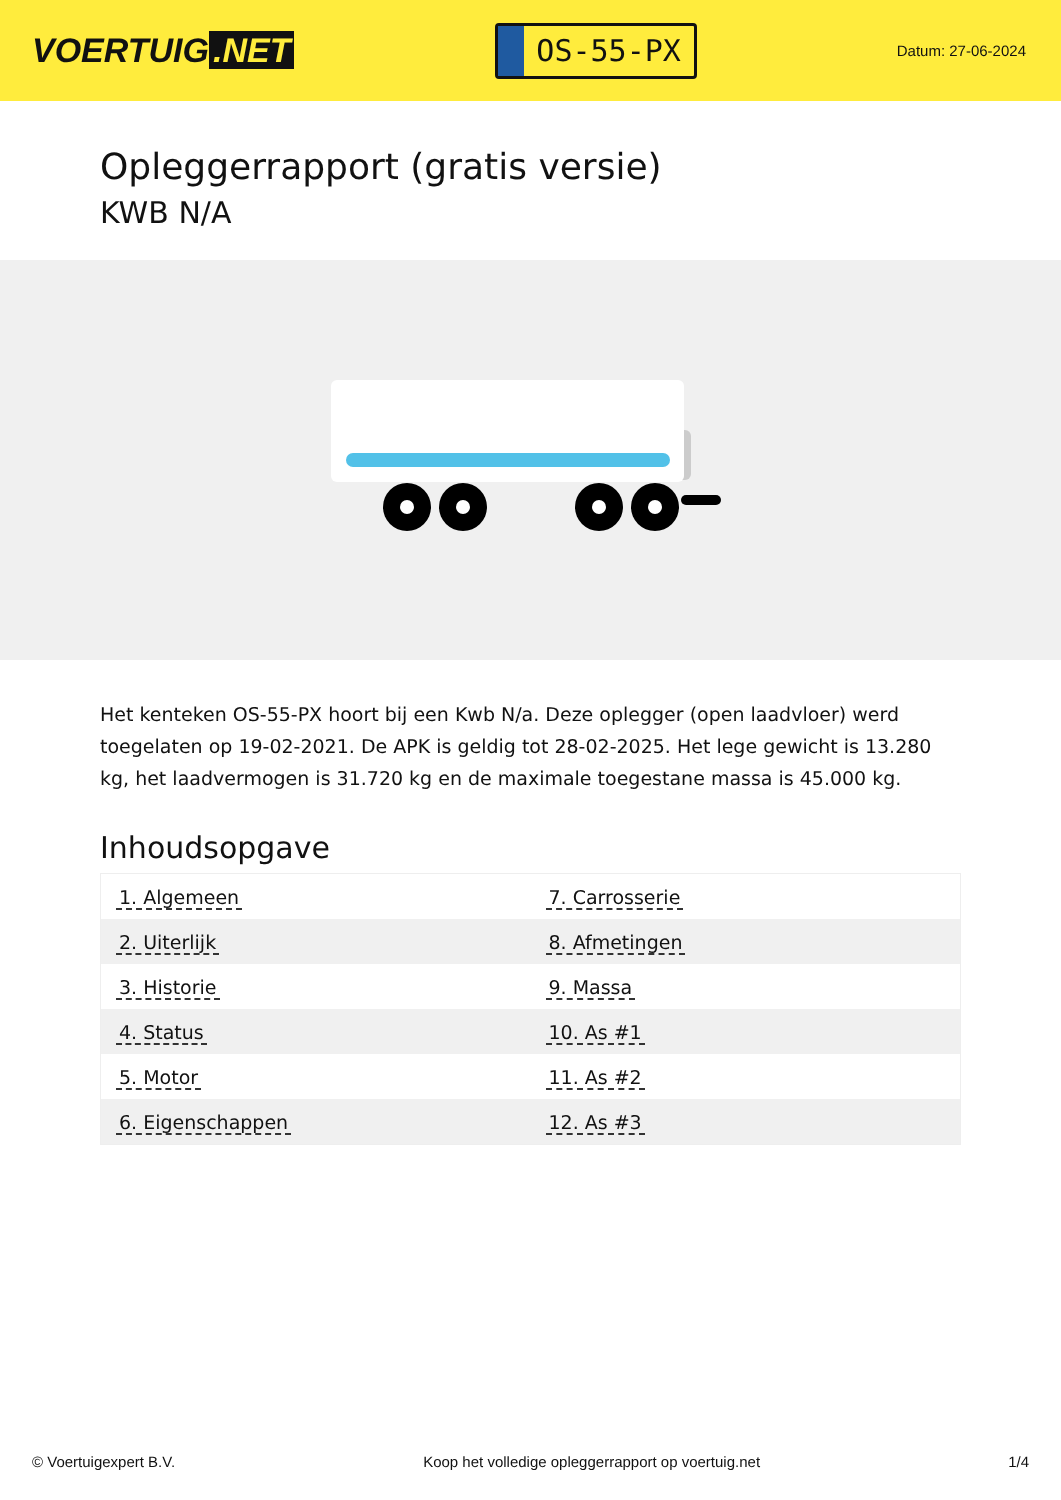VOERTUIG.NET
OS-55-PX
Datum: 27-06-2024
Opleggerrapport (gratis versie)
KWB N/A
Het kenteken OS-55-PX hoort bij een Kwb N/a. Deze oplegger (open laadvloer) werd toegelaten op 19-02-2021. De APK is geldig tot 28-02-2025. Het lege gewicht is 13.280 kg, het laadvermogen is 31.720 kg en de maximale toegestane massa is 45.000 kg.
Inhoudsopgave
| 1. Algemeen | 7. Carrosserie |
| 2. Uiterlijk | 8. Afmetingen |
| 3. Historie | 9. Massa |
| 4. Status | 10. As #1 |
| 5. Motor | 11. As #2 |
| 6. Eigenschappen | 12. As #3 |
© Voertuigexpert B.V. Koop het volledige opleggerrapport op voertuig.net 1/4